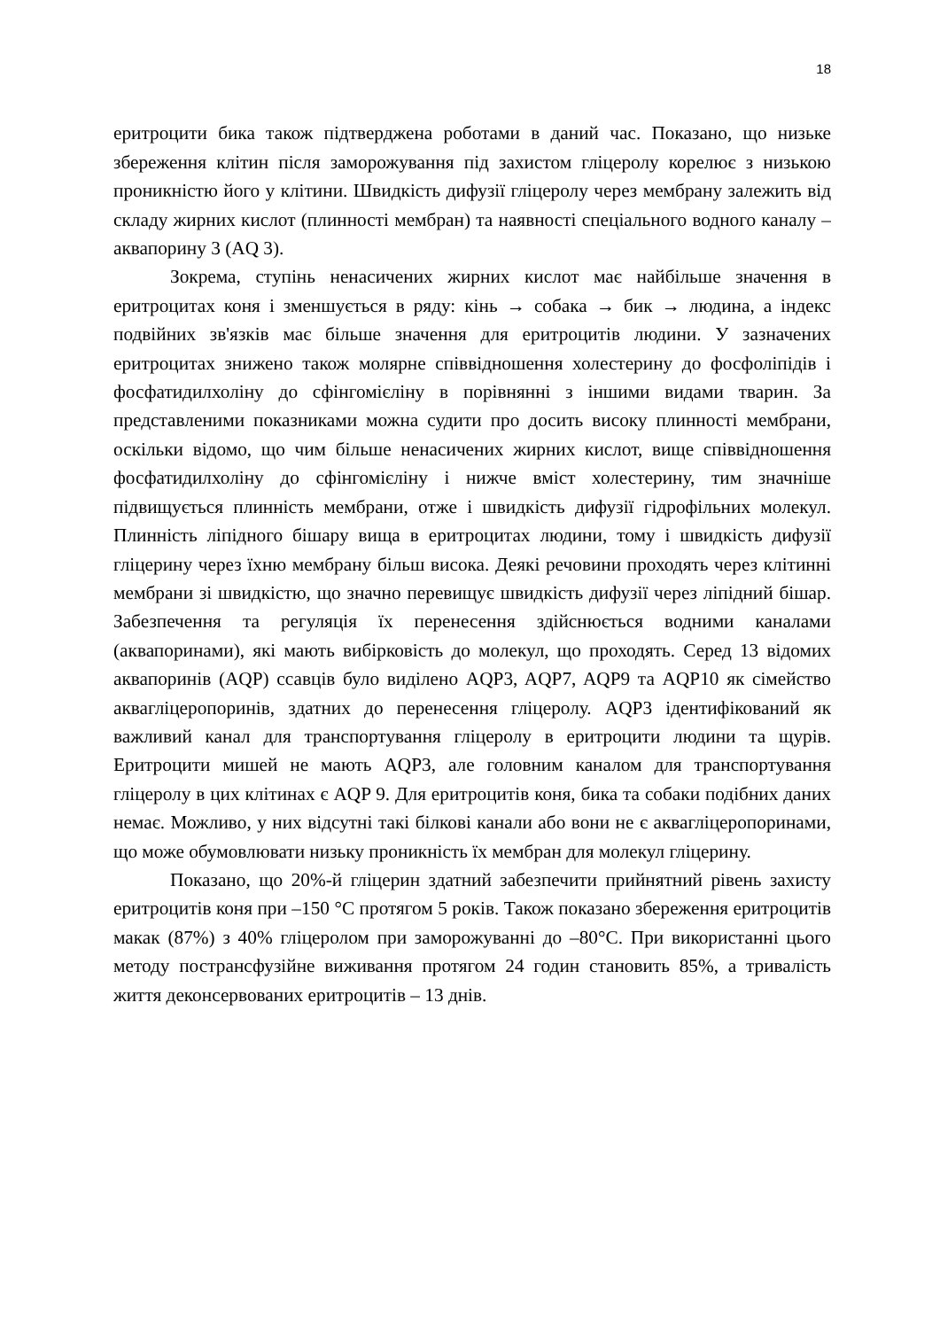18
еритроцити бика також підтверджена роботами в даний час. Показано, що низьке збереження клітин після заморожування під захистом гліцеролу корелює з низькою проникністю його у клітини. Швидкість дифузії гліцеролу через мембрану залежить від складу жирних кислот (плинності мембран) та наявності спеціального водного каналу – аквапорину 3 (AQ 3).
Зокрема, ступінь ненасичених жирних кислот має найбільше значення в еритроцитах коня і зменшується в ряду: кінь → собака → бик → людина, а індекс подвійних зв'язків має більше значення для еритроцитів людини. У зазначених еритроцитах знижено також молярне співвідношення холестерину до фосфоліпідів і фосфатидилхоліну до сфінгомієліну в порівнянні з іншими видами тварин. За представленими показниками можна судити про досить високу плинності мембрани, оскільки відомо, що чим більше ненасичених жирних кислот, вище співвідношення фосфатидилхоліну до сфінгомієліну і нижче вміст холестерину, тим значніше підвищується плинність мембрани, отже і швидкість дифузії гідрофільних молекул. Плинність ліпідного бішару вища в еритроцитах людини, тому і швидкість дифузії гліцерину через їхню мембрану більш висока. Деякі речовини проходять через клітинні мембрани зі швидкістю, що значно перевищує швидкість дифузії через ліпідний бішар. Забезпечення та регуляція їх перенесення здійснюється водними каналами (аквапоринами), які мають вибірковість до молекул, що проходять. Серед 13 відомих аквапоринів (AQP) ссавців було виділено AQP3, AQP7, AQP9 та AQP10 як сімейство аквагліцеропоринів, здатних до перенесення гліцеролу. AQP3 ідентифікований як важливий канал для транспортування гліцеролу в еритроцити людини та щурів. Еритроцити мишей не мають AQP3, але головним каналом для транспортування гліцеролу в цих клітинах є AQP 9. Для еритроцитів коня, бика та собаки подібних даних немає. Можливо, у них відсутні такі білкові канали або вони не є аквагліцеропоринами, що може обумовлювати низьку проникність їх мембран для молекул гліцерину.
Показано, що 20%-й гліцерин здатний забезпечити прийнятний рівень захисту еритроцитів коня при –150 °С протягом 5 років. Також показано збереження еритроцитів макак (87%) з 40% гліцеролом при заморожуванні до –80°С. При використанні цього методу пострансфузійне виживання протягом 24 годин становить 85%, а тривалість життя деконсервованих еритроцитів – 13 днів.